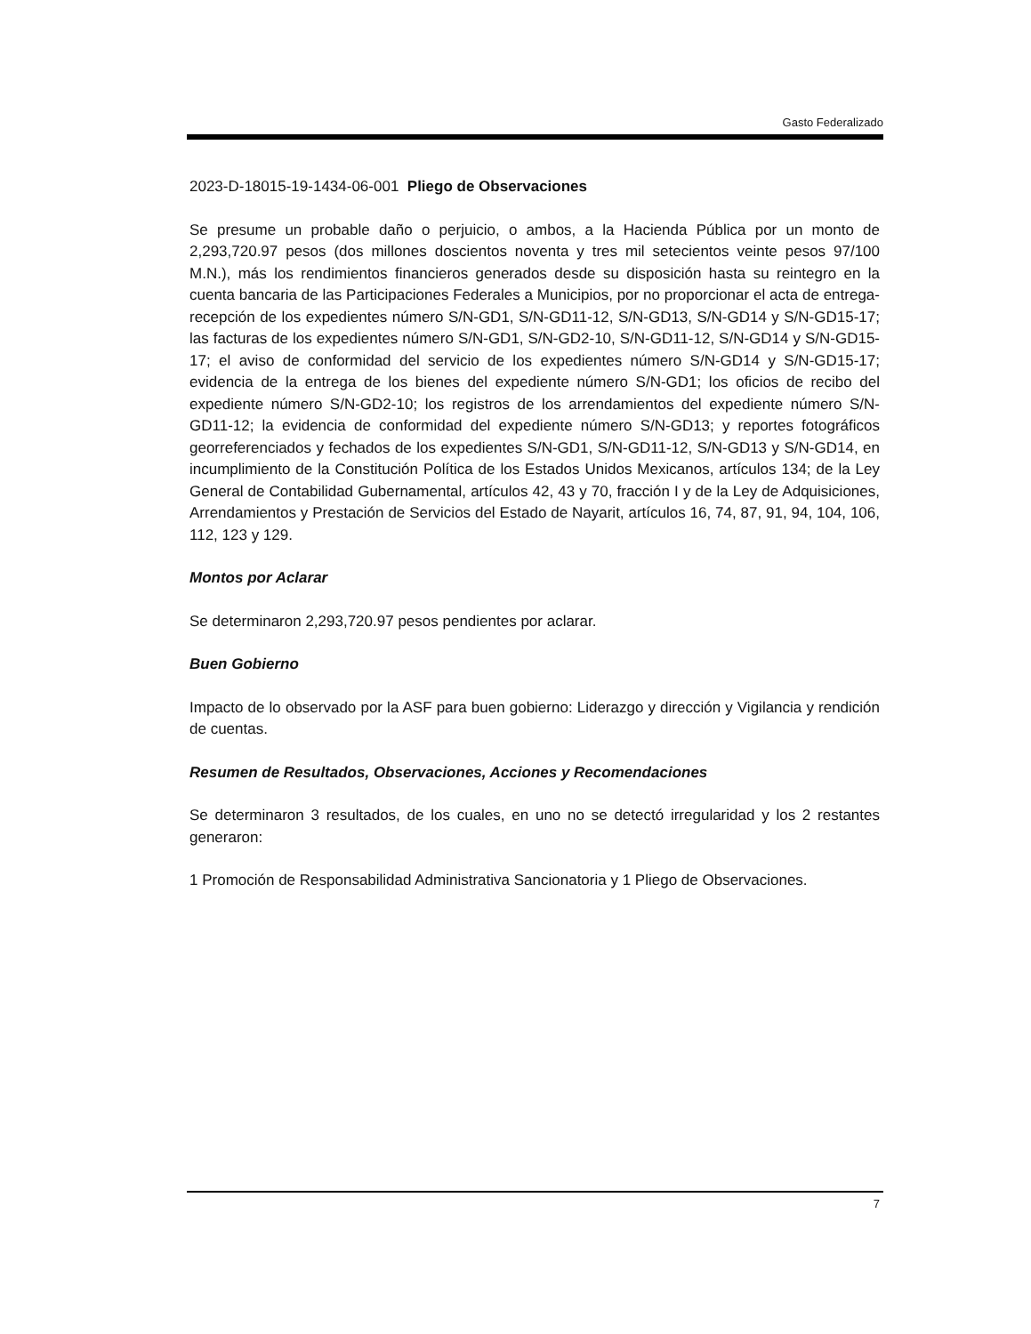Gasto Federalizado
2023-D-18015-19-1434-06-001 Pliego de Observaciones
Se presume un probable daño o perjuicio, o ambos, a la Hacienda Pública por un monto de 2,293,720.97 pesos (dos millones doscientos noventa y tres mil setecientos veinte pesos 97/100 M.N.), más los rendimientos financieros generados desde su disposición hasta su reintegro en la cuenta bancaria de las Participaciones Federales a Municipios, por no proporcionar el acta de entrega-recepción de los expedientes número S/N-GD1, S/N-GD11-12, S/N-GD13, S/N-GD14 y S/N-GD15-17; las facturas de los expedientes número S/N-GD1, S/N-GD2-10, S/N-GD11-12, S/N-GD14 y S/N-GD15-17; el aviso de conformidad del servicio de los expedientes número S/N-GD14 y S/N-GD15-17; evidencia de la entrega de los bienes del expediente número S/N-GD1; los oficios de recibo del expediente número S/N-GD2-10; los registros de los arrendamientos del expediente número S/N-GD11-12; la evidencia de conformidad del expediente número S/N-GD13; y reportes fotográficos georreferenciados y fechados de los expedientes S/N-GD1, S/N-GD11-12, S/N-GD13 y S/N-GD14, en incumplimiento de la Constitución Política de los Estados Unidos Mexicanos, artículos 134; de la Ley General de Contabilidad Gubernamental, artículos 42, 43 y 70, fracción I y de la Ley de Adquisiciones, Arrendamientos y Prestación de Servicios del Estado de Nayarit, artículos 16, 74, 87, 91, 94, 104, 106, 112, 123 y 129.
Montos por Aclarar
Se determinaron 2,293,720.97 pesos pendientes por aclarar.
Buen Gobierno
Impacto de lo observado por la ASF para buen gobierno: Liderazgo y dirección y Vigilancia y rendición de cuentas.
Resumen de Resultados, Observaciones, Acciones y Recomendaciones
Se determinaron 3 resultados, de los cuales, en uno no se detectó irregularidad y los 2 restantes generaron:
1 Promoción de Responsabilidad Administrativa Sancionatoria y 1 Pliego de Observaciones.
7